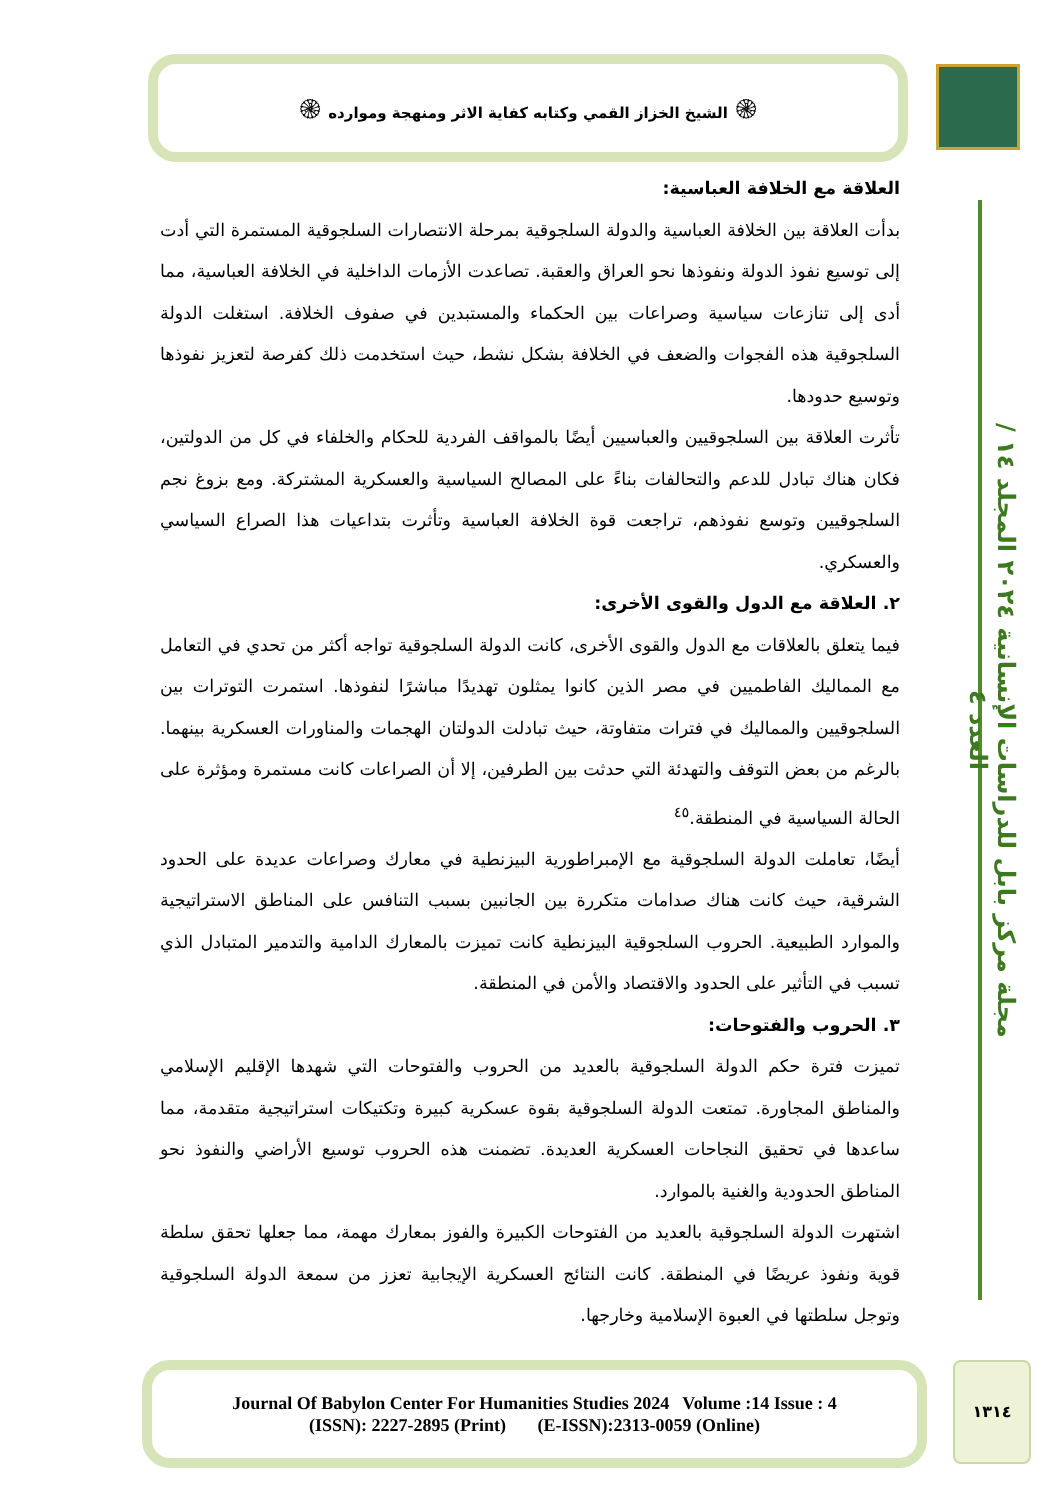۞ الشيخ الخزاز القمي وكتابه كفاية الاثر ومنهجة وموارده ۞
مجلة مركز بابل للدراسات الإنسانية ٢٠٢٤ المجلد ١٤ / العدد ٤
العلاقة مع الخلافة العباسية:
بدأت العلاقة بين الخلافة العباسية والدولة السلجوقية بمرحلة الانتصارات السلجوقية المستمرة التي أدت إلى توسيع نفوذ الدولة ونفوذها نحو العراق والعقبة. تصاعدت الأزمات الداخلية في الخلافة العباسية، مما أدى إلى تنازعات سياسية وصراعات بين الحكماء والمستبدين في صفوف الخلافة. استغلت الدولة السلجوقية هذه الفجوات والضعف في الخلافة بشكل نشط، حيث استخدمت ذلك كفرصة لتعزيز نفوذها وتوسيع حدودها.
تأثرت العلاقة بين السلجوقيين والعباسيين أيضًا بالمواقف الفردية للحكام والخلفاء في كل من الدولتين، فكان هناك تبادل للدعم والتحالفات بناءً على المصالح السياسية والعسكرية المشتركة. ومع بزوغ نجم السلجوقيين وتوسع نفوذهم، تراجعت قوة الخلافة العباسية وتأثرت بتداعيات هذا الصراع السياسي والعسكري.
٢. العلاقة مع الدول والقوى الأخرى:
فيما يتعلق بالعلاقات مع الدول والقوى الأخرى، كانت الدولة السلجوقية تواجه أكثر من تحدي في التعامل مع المماليك الفاطميين في مصر الذين كانوا يمثلون تهديدًا مباشرًا لنفوذها. استمرت التوترات بين السلجوقيين والمماليك في فترات متفاوتة، حيث تبادلت الدولتان الهجمات والمناورات العسكرية بينهما. بالرغم من بعض التوقف والتهدئة التي حدثت بين الطرفين، إلا أن الصراعات كانت مستمرة ومؤثرة على الحالة السياسية في المنطقة.<sup>٤٥</sup>
أيضًا، تعاملت الدولة السلجوقية مع الإمبراطورية البيزنطية في معارك وصراعات عديدة على الحدود الشرقية، حيث كانت هناك صدامات متكررة بين الجانبين بسبب التنافس على المناطق الاستراتيجية والموارد الطبيعية. الحروب السلجوقية البيزنطية كانت تميزت بالمعارك الدامية والتدمير المتبادل الذي تسبب في التأثير على الحدود والاقتصاد والأمن في المنطقة.
٣. الحروب والفتوحات:
تميزت فترة حكم الدولة السلجوقية بالعديد من الحروب والفتوحات التي شهدها الإقليم الإسلامي والمناطق المجاورة. تمتعت الدولة السلجوقية بقوة عسكرية كبيرة وتكتيكات استراتيجية متقدمة، مما ساعدها في تحقيق النجاحات العسكرية العديدة. تضمنت هذه الحروب توسيع الأراضي والنفوذ نحو المناطق الحدودية والغنية بالموارد.
اشتهرت الدولة السلجوقية بالعديد من الفتوحات الكبيرة والفوز بمعارك مهمة، مما جعلها تحقق سلطة قوية ونفوذ عريضًا في المنطقة. كانت النتائج العسكرية الإيجابية تعزز من سمعة الدولة السلجوقية وتوجل سلطتها في العبوة الإسلامية وخارجها.
Journal Of Babylon Center For Humanities Studies 2024 Volume :14 Issue : 4
(ISSN): 2227-2895 (Print) (E-ISSN):2313-0059 (Online)
١٣١٤